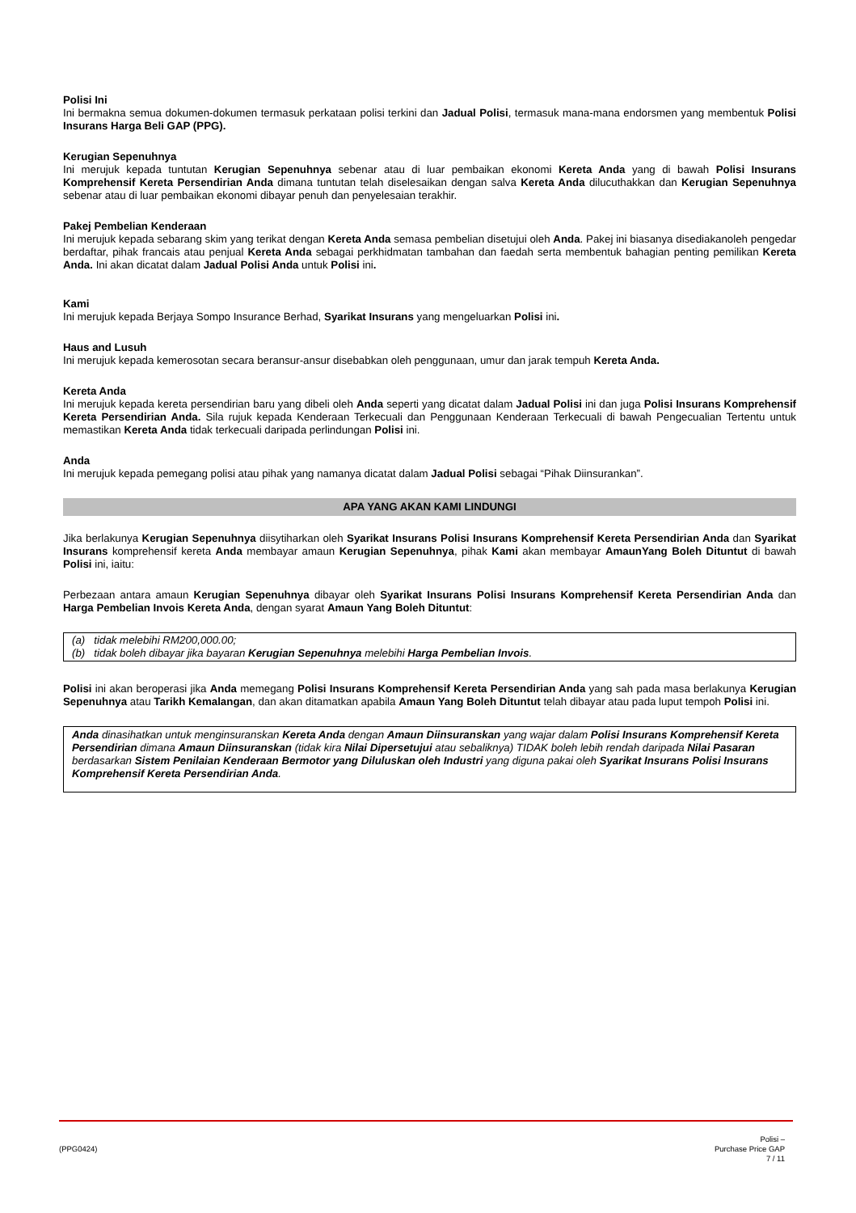Polisi Ini
Ini bermakna semua dokumen-dokumen termasuk perkataan polisi terkini dan Jadual Polisi, termasuk mana-mana endorsmen yang membentuk Polisi Insurans Harga Beli GAP (PPG).
Kerugian Sepenuhnya
Ini merujuk kepada tuntutan Kerugian Sepenuhnya sebenar atau di luar pembaikan ekonomi Kereta Anda yang di bawah Polisi Insurans Komprehensif Kereta Persendirian Anda dimana tuntutan telah diselesaikan dengan salva Kereta Anda dilucuthakkan dan Kerugian Sepenuhnya sebenar atau di luar pembaikan ekonomi dibayar penuh dan penyelesaian terakhir.
Pakej Pembelian Kenderaan
Ini merujuk kepada sebarang skim yang terikat dengan Kereta Anda semasa pembelian disetujui oleh Anda. Pakej ini biasanya disediakanoleh pengedar berdaftar, pihak francais atau penjual Kereta Anda sebagai perkhidmatan tambahan dan faedah serta membentuk bahagian penting pemilikan Kereta Anda. Ini akan dicatat dalam Jadual Polisi Anda untuk Polisi ini.
Kami
Ini merujuk kepada Berjaya Sompo Insurance Berhad, Syarikat Insurans yang mengeluarkan Polisi ini.
Haus and Lusuh
Ini merujuk kepada kemerosotan secara beransur-ansur disebabkan oleh penggunaan, umur dan jarak tempuh Kereta Anda.
Kereta Anda
Ini merujuk kepada kereta persendirian baru yang dibeli oleh Anda seperti yang dicatat dalam Jadual Polisi ini dan juga Polisi Insurans Komprehensif Kereta Persendirian Anda. Sila rujuk kepada Kenderaan Terkecuali dan Penggunaan Kenderaan Terkecuali di bawah Pengecualian Tertentu untuk memastikan Kereta Anda tidak terkecuali daripada perlindungan Polisi ini.
Anda
Ini merujuk kepada pemegang polisi atau pihak yang namanya dicatat dalam Jadual Polisi sebagai “Pihak Diinsurankan”.
APA YANG AKAN KAMI LINDUNGI
Jika berlakunya Kerugian Sepenuhnya diisytiharkan oleh Syarikat Insurans Polisi Insurans Komprehensif Kereta Persendirian Anda dan Syarikat Insurans komprehensif kereta Anda membayar amaun Kerugian Sepenuhnya, pihak Kami akan membayar AmaunYang Boleh Dituntut di bawah Polisi ini, iaitu:
Perbezaan antara amaun Kerugian Sepenuhnya dibayar oleh Syarikat Insurans Polisi Insurans Komprehensif Kereta Persendirian Anda dan Harga Pembelian Invois Kereta Anda, dengan syarat Amaun Yang Boleh Dituntut:
(a) tidak melebihi RM200,000.00;
(b) tidak boleh dibayar jika bayaran Kerugian Sepenuhnya melebihi Harga Pembelian Invois.
Polisi ini akan beroperasi jika Anda memegang Polisi Insurans Komprehensif Kereta Persendirian Anda yang sah pada masa berlakunya Kerugian Sepenuhnya atau Tarikh Kemalangan, dan akan ditamatkan apabila Amaun Yang Boleh Dituntut telah dibayar atau pada luput tempoh Polisi ini.
Anda dinasihatkan untuk menginsuranskan Kereta Anda dengan Amaun Diinsuranskan yang wajar dalam Polisi Insurans Komprehensif Kereta Persendirian dimana Amaun Diinsuranskan (tidak kira Nilai Dipersetujui atau sebaliknya) TIDAK boleh lebih rendah daripada Nilai Pasaran berdasarkan Sistem Penilaian Kenderaan Bermotor yang Diluluskan oleh Industri yang diguna pakai oleh Syarikat Insurans Polisi Insurans Komprehensif Kereta Persendirian Anda.
(PPG0424)
Polisi –
Purchase Price GAP
7 / 11